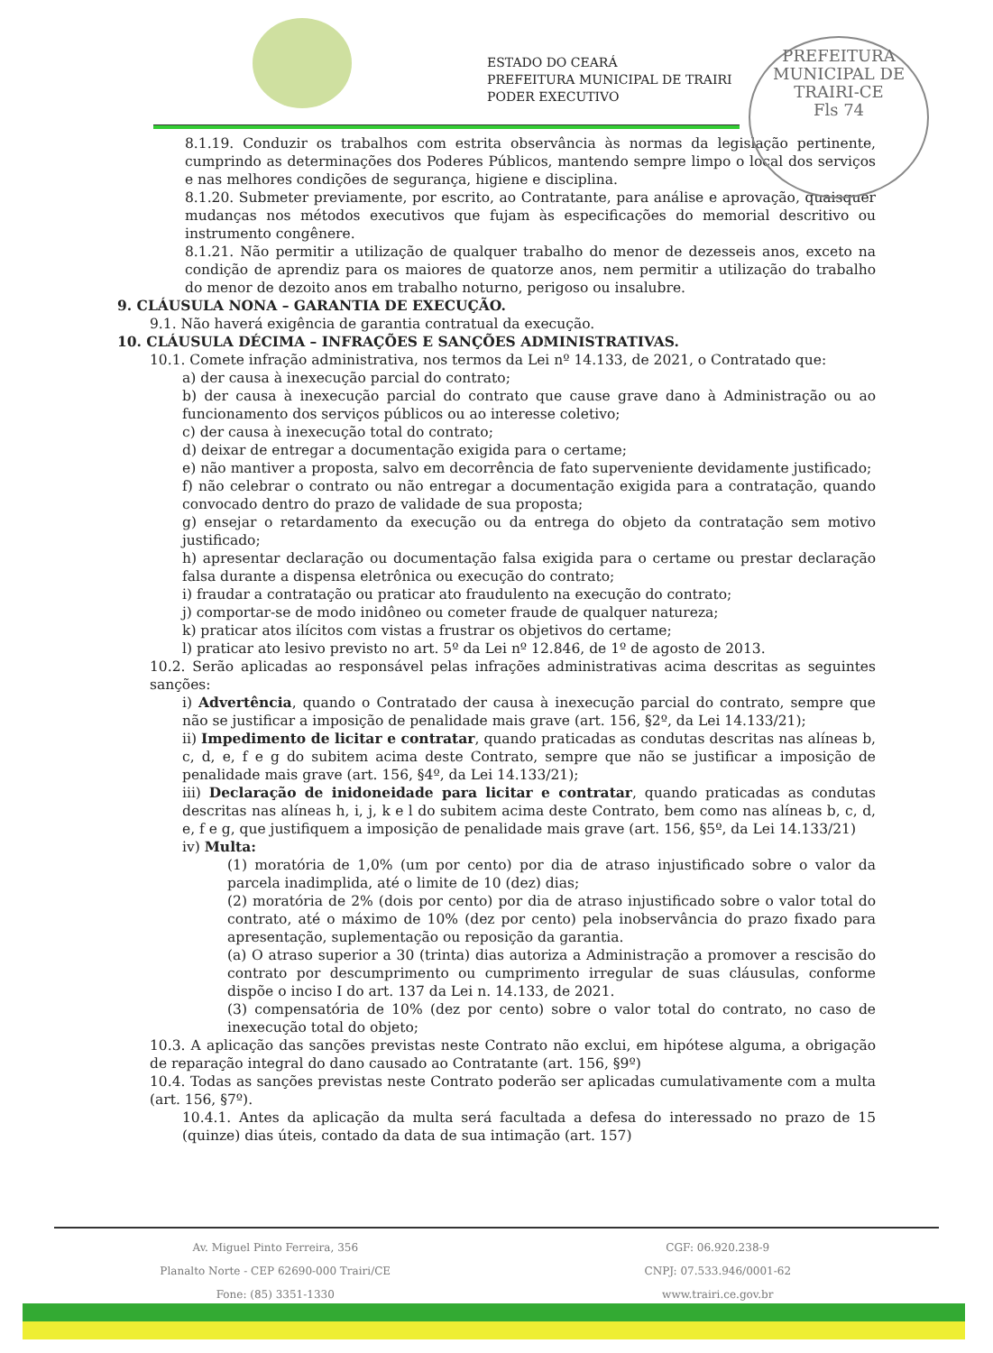ESTADO DO CEARÁ
PREFEITURA MUNICIPAL DE TRAIRI
PODER EXECUTIVO
PREFEITURA MUNICIPAL DE TRAIRI-CE
Fls 74
8.1.19. Conduzir os trabalhos com estrita observância às normas da legislação pertinente, cumprindo as determinações dos Poderes Públicos, mantendo sempre limpo o local dos serviços e nas melhores condições de segurança, higiene e disciplina.
8.1.20. Submeter previamente, por escrito, ao Contratante, para análise e aprovação, quaisquer mudanças nos métodos executivos que fujam às especificações do memorial descritivo ou instrumento congênere.
8.1.21. Não permitir a utilização de qualquer trabalho do menor de dezesseis anos, exceto na condição de aprendiz para os maiores de quatorze anos, nem permitir a utilização do trabalho do menor de dezoito anos em trabalho noturno, perigoso ou insalubre.
9. CLÁUSULA NONA – GARANTIA DE EXECUÇÃO.
9.1. Não haverá exigência de garantia contratual da execução.
10. CLÁUSULA DÉCIMA – INFRAÇÕES E SANÇÕES ADMINISTRATIVAS.
10.1. Comete infração administrativa, nos termos da Lei nº 14.133, de 2021, o Contratado que:
a) der causa à inexecução parcial do contrato;
b) der causa à inexecução parcial do contrato que cause grave dano à Administração ou ao funcionamento dos serviços públicos ou ao interesse coletivo;
c) der causa à inexecução total do contrato;
d) deixar de entregar a documentação exigida para o certame;
e) não mantiver a proposta, salvo em decorrência de fato superveniente devidamente justificado;
f) não celebrar o contrato ou não entregar a documentação exigida para a contratação, quando convocado dentro do prazo de validade de sua proposta;
g) ensejar o retardamento da execução ou da entrega do objeto da contratação sem motivo justificado;
h) apresentar declaração ou documentação falsa exigida para o certame ou prestar declaração falsa durante a dispensa eletrônica ou execução do contrato;
i) fraudar a contratação ou praticar ato fraudulento na execução do contrato;
j) comportar-se de modo inidôneo ou cometer fraude de qualquer natureza;
k) praticar atos ilícitos com vistas a frustrar os objetivos do certame;
l) praticar ato lesivo previsto no art. 5º da Lei nº 12.846, de 1º de agosto de 2013.
10.2. Serão aplicadas ao responsável pelas infrações administrativas acima descritas as seguintes sanções:
i) Advertência, quando o Contratado der causa à inexecução parcial do contrato, sempre que não se justificar a imposição de penalidade mais grave (art. 156, §2º, da Lei 14.133/21);
ii) Impedimento de licitar e contratar, quando praticadas as condutas descritas nas alíneas b, c, d, e, f e g do subitem acima deste Contrato, sempre que não se justificar a imposição de penalidade mais grave (art. 156, §4º, da Lei 14.133/21);
iii) Declaração de inidoneidade para licitar e contratar, quando praticadas as condutas descritas nas alíneas h, i, j, k e l do subitem acima deste Contrato, bem como nas alíneas b, c, d, e, f e g, que justifiquem a imposição de penalidade mais grave (art. 156, §5º, da Lei 14.133/21)
iv) Multa:
(1) moratória de 1,0% (um por cento) por dia de atraso injustificado sobre o valor da parcela inadimplida, até o limite de 10 (dez) dias;
(2) moratória de 2% (dois por cento) por dia de atraso injustificado sobre o valor total do contrato, até o máximo de 10% (dez por cento) pela inobservância do prazo fixado para apresentação, suplementação ou reposição da garantia.
(a) O atraso superior a 30 (trinta) dias autoriza a Administração a promover a rescisão do contrato por descumprimento ou cumprimento irregular de suas cláusulas, conforme dispõe o inciso I do art. 137 da Lei n. 14.133, de 2021.
(3) compensatória de 10% (dez por cento) sobre o valor total do contrato, no caso de inexecução total do objeto;
10.3. A aplicação das sanções previstas neste Contrato não exclui, em hipótese alguma, a obrigação de reparação integral do dano causado ao Contratante (art. 156, §9º)
10.4. Todas as sanções previstas neste Contrato poderão ser aplicadas cumulativamente com a multa (art. 156, §7º).
10.4.1. Antes da aplicação da multa será facultada a defesa do interessado no prazo de 15 (quinze) dias úteis, contado da data de sua intimação (art. 157)
Av. Miguel Pinto Ferreira, 356
Planalto Norte - CEP 62690-000 Trairi/CE
Fone: (85) 3351-1330
CGF: 06.920.238-9
CNPJ: 07.533.946/0001-62
www.trairi.ce.gov.br